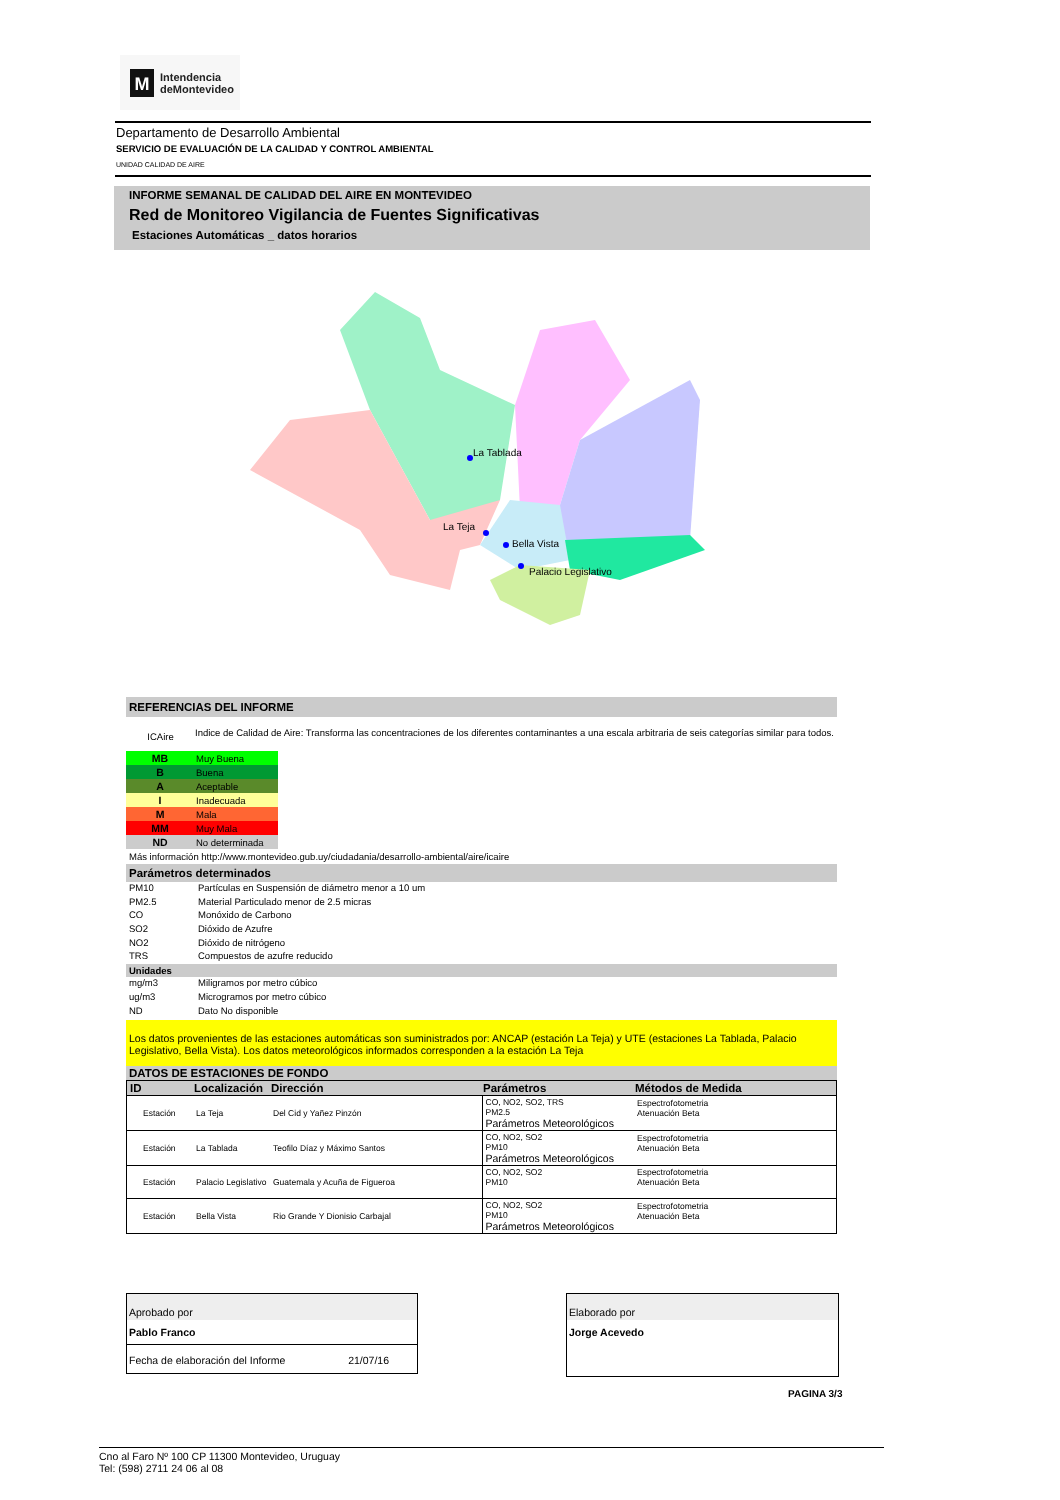M
Intendencia
deMontevideo
Departamento de Desarrollo Ambiental
SERVICIO DE EVALUACIÓN DE LA CALIDAD Y CONTROL AMBIENTAL
UNIDAD CALIDAD DE AIRE
INFORME SEMANAL DE CALIDAD DEL AIRE EN MONTEVIDEO
Red de Monitoreo Vigilancia de Fuentes Significativas
Estaciones Automáticas _ datos horarios
La Tablada
La Teja
Bella Vista
Palacio Legislativo
REFERENCIAS DEL INFORME
ICAire Indice de Calidad de Aire: Transforma las concentraciones de los diferentes contaminantes a una escala arbitraria de seis categorías similar para todos.
| MB | Muy Buena |
| B | Buena |
| A | Aceptable |
| I | Inadecuada |
| M | Mala |
| MM | Muy Mala |
| ND | No determinada |
Más información http://www.montevideo.gub.uy/ciudadania/desarrollo-ambiental/aire/icaire
Parámetros determinados
PM10 Partículas en Suspensión de diámetro menor a 10 um
PM2.5 Material Particulado menor de 2.5 micras
CO Monóxido de Carbono
SO2 Dióxido de Azufre
NO2 Dióxido de nitrógeno
TRS Compuestos de azufre reducido
Unidades
mg/m3 Miligramos por metro cúbico
ug/m3 Microgramos por metro cúbico
ND Dato No disponible
Los datos provenientes de las estaciones automáticas son suministrados por: ANCAP (estación La Teja) y UTE (estaciones La Tablada, Palacio Legislativo, Bella Vista). Los datos meteorológicos informados corresponden a la estación La Teja
DATOS DE ESTACIONES DE FONDO
| ID | Localización | Dirección | Parámetros | Métodos de Medida |
| --- | --- | --- | --- | --- |
| Estación | La Teja | Del Cid y Yañez Pinzón | CO, NO2, SO2, TRS PM2.5 Parámetros Meteorológicos | Espectrofotometria Atenuación Beta |
| Estación | La Tablada | Teofilo Díaz y Máximo Santos | CO, NO2, SO2 PM10 Parámetros Meteorológicos | Espectrofotometria Atenuación Beta |
| Estación | Palacio Legislativo | Guatemala y Acuña de Figueroa | CO, NO2, SO2 PM10 | Espectrofotometria Atenuación Beta |
| Estación | Bella Vista | Rio Grande Y Dionisio Carbajal | CO, NO2, SO2 PM10 Parámetros Meteorológicos | Espectrofotometria Atenuación Beta |
Aprobado por
Pablo Franco
Fecha de elaboración del Informe 21/07/16
Elaborado por
Jorge Acevedo
PAGINA 3/3
Cno al Faro Nº 100 CP 11300 Montevideo, Uruguay
Tel: (598) 2711 24 06 al 08